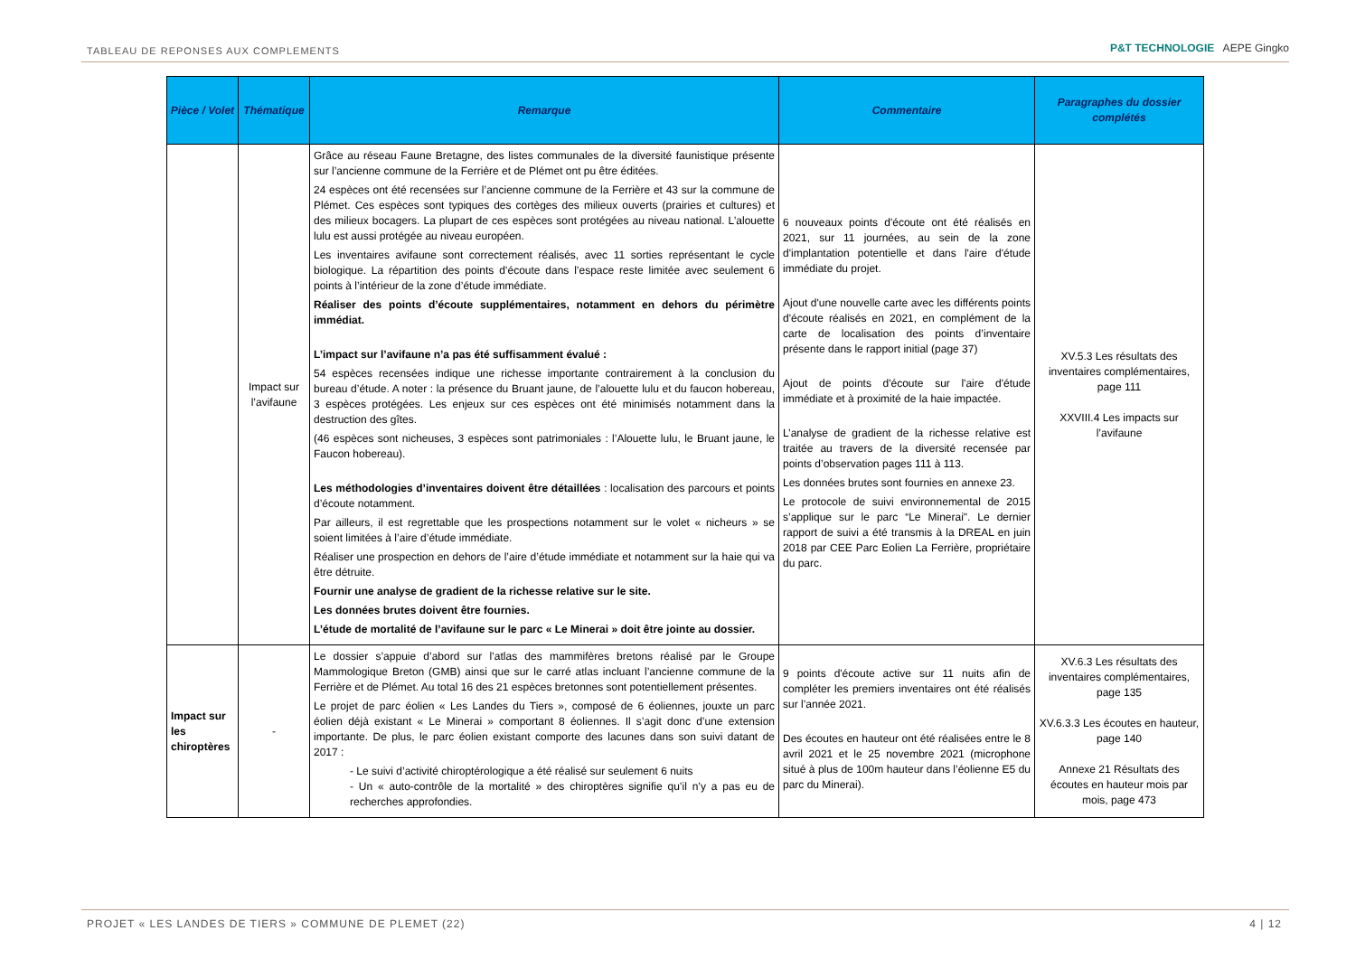TABLEAU DE REPONSES AUX COMPLEMENTS P&T TECHNOLOGIE AEPE Gingko
| Pièce / Volet | Thématique | Remarque | Commentaire | Paragraphes du dossier complétés |
| --- | --- | --- | --- | --- |
| | Impact sur l’avifaune | Grâce au réseau Faune Bretagne, des listes communales de la diversité faunistique présente sur l’ancienne commune de la Ferrière et de Plémet ont pu être éditées. 24 espèces ont été recensées sur l’ancienne commune de la Ferrière et 43 sur la commune de Plémet. Ces espèces sont typiques des cortèges des milieux ouverts (prairies et cultures) et des milieux bocagers. La plupart de ces espèces sont protégées au niveau national. L’alouette lulu est aussi protégée au niveau européen. Les inventaires avifaune sont correctement réalisés, avec 11 sorties représentant le cycle biologique. La répartition des points d’écoute dans l’espace reste limitée avec seulement 6 points à l’intérieur de la zone d’étude immédiate. Réaliser des points d’écoute supplémentaires, notamment en dehors du périmètre immédiat. L’impact sur l’avifaune n’a pas été suffisamment évalué : 54 espèces recensées indique une richesse importante contrairement à la conclusion du bureau d’étude. A noter : la présence du Bruant jaune, de l’alouette lulu et du faucon hobereau, 3 espèces protégées. Les enjeux sur ces espèces ont été minimisés notamment dans la destruction des gîtes. (46 espèces sont nicheuses, 3 espèces sont patrimoniales : l’Alouette lulu, le Bruant jaune, le Faucon hobereau). Les méthodologies d’inventaires doivent être détaillées : localisation des parcours et points d’écoute notamment. Par ailleurs, il est regrettable que les prospections notamment sur le volet « nicheurs » se soient limitées à l’aire d’étude immédiate. Réaliser une prospection en dehors de l’aire d’étude immédiate et notamment sur la haie qui va être détruite. Fournir une analyse de gradient de la richesse relative sur le site. Les données brutes doivent être fournies. L’étude de mortalité de l’avifaune sur le parc « Le Minerai » doit être jointe au dossier. | 6 nouveaux points d'écoute ont été réalisés en 2021, sur 11 journées, au sein de la zone d'implantation potentielle et dans l'aire d'étude immédiate du projet. Ajout d'une nouvelle carte avec les différents points d'écoute réalisés en 2021, en complément de la carte de localisation des points d’inventaire présente dans le rapport initial (page 37) Ajout de points d'écoute sur l'aire d'étude immédiate et à proximité de la haie impactée. L’analyse de gradient de la richesse relative est traitée au travers de la diversité recensée par points d’observation pages 111 à 113. Les données brutes sont fournies en annexe 23. Le protocole de suivi environnemental de 2015 s’applique sur le parc “Le Minerai". Le dernier rapport de suivi a été transmis à la DREAL en juin 2018 par CEE Parc Eolien La Ferrière, propriétaire du parc. | XV.5.3 Les résultats des inventaires complémentaires, page 111 XXVIII.4 Les impacts sur l’avifaune |
| Impact sur les chiroptères | - | Le dossier s’appuie d’abord sur l’atlas des mammifères bretons réalisé par le Groupe Mammologique Breton (GMB) ainsi que sur le carré atlas incluant l’ancienne commune de la Ferrière et de Plémet. Au total 16 des 21 espèces bretonnes sont potentiellement présentes. Le projet de parc éolien « Les Landes du Tiers », composé de 6 éoliennes, jouxte un parc éolien déjà existant « Le Minerai » comportant 8 éoliennes. Il s’agit donc d’une extension importante. De plus, le parc éolien existant comporte des lacunes dans son suivi datant de 2017 : - Le suivi d’activité chiroptérologique a été réalisé sur seulement 6 nuits - Un « auto-contrôle de la mortalité » des chiroptères signifie qu’il n’y a pas eu de recherches approfondies. | 9 points d'écoute active sur 11 nuits afin de compléter les premiers inventaires ont été réalisés sur l’année 2021. Des écoutes en hauteur ont été réalisées entre le 8 avril 2021 et le 25 novembre 2021 (microphone situé à plus de 100m hauteur dans l’éolienne E5 du parc du Minerai). | XV.6.3 Les résultats des inventaires complémentaires, page 135 XV.6.3.3 Les écoutes en hauteur, page 140 Annexe 21 Résultats des écoutes en hauteur mois par mois, page 473 |
PROJET « LES LANDES DE TIERS » COMMUNE DE PLEMET (22) 4 | 12